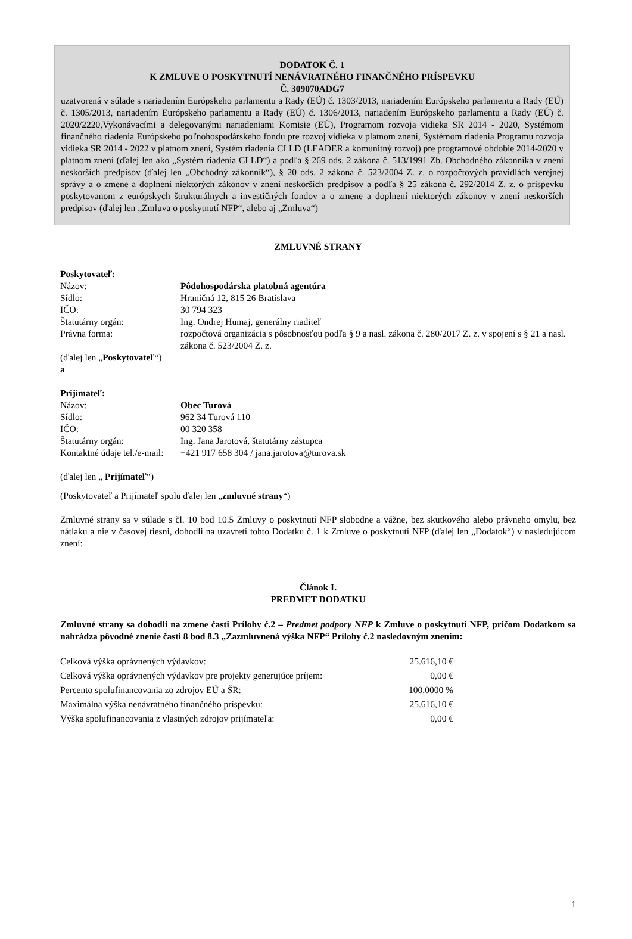DODATOK Č. 1
K ZMLUVE O POSKYTNUTÍ NENÁVRATNÉHO FINANČNÉHO PRÍSPEVKU
Č. 309070ADG7
uzatvorená v súlade s nariadením Európskeho parlamentu a Rady (EÚ) č. 1303/2013, nariadením Európskeho parlamentu a Rady (EÚ) č. 1305/2013, nariadením Európskeho parlamentu a Rady (EÚ) č. 1306/2013, nariadením Európskeho parlamentu a Rady (EÚ) č. 2020/2220,Vykonávacími a delegovanými nariadeniami Komisie (EÚ), Programom rozvoja vidieka SR 2014 - 2020, Systémom finančného riadenia Európskeho poľnohospodárskeho fondu pre rozvoj vidieka v platnom znení, Systémom riadenia Programu rozvoja vidieka SR 2014 - 2022 v platnom znení, Systém riadenia CLLD (LEADER a komunitný rozvoj) pre programové obdobie 2014-2020 v platnom znení (ďalej len ako „Systém riadenia CLLD“) a podľa § 269 ods. 2 zákona č. 513/1991 Zb. Obchodného zákonníka v znení neskorších predpisov (ďalej len „Obchodný zákonník“), § 20 ods. 2 zákona č. 523/2004 Z. z. o rozpočtových pravidlách verejnej správy a o zmene a doplnení niektorých zákonov v znení neskorších predpisov a podľa § 25 zákona č. 292/2014 Z. z. o príspevku poskytovanom z európskych štrukturálnych a investičných fondov a o zmene a doplnení niektorých zákonov v znení neskorších predpisov (ďalej len „Zmluva o poskytnutí NFP“, alebo aj „Zmluva“)
ZMLUVNÉ STRANY
Poskytovateľ:
| Názov: | Pôdohospodárska platobná agentúra |
| Sídlo: | Hraničná 12, 815 26 Bratislava |
| IČO: | 30 794 323 |
| Štatutárny orgán: | Ing. Ondrej Humaj, generálny riaditeľ |
| Právna forma: | rozpočtová organizácia s pôsobnosťou podľa § 9 a nasl. zákona č. 280/2017 Z. z. v spojení s § 21 a nasl. zákona č. 523/2004 Z. z. |
(ďalej len „Poskytovateľ“)
a
Prijímateľ:
| Názov: | Obec Turová |
| Sídlo: | 962 34 Turová 110 |
| IČO: | 00 320 358 |
| Štatutárny orgán: | Ing. Jana Jarotová, štatutárny zástupca |
| Kontaktné údaje tel./e-mail: | +421 917 658 304 / jana.jarotova@turova.sk |
(ďalej len „ Prijímateľ“)
(Poskytovateľ a Prijímateľ spolu ďalej len „zmluvné strany“)
Zmluvné strany sa v súlade s čl. 10 bod 10.5 Zmluvy o poskytnutí NFP slobodne a vážne, bez skutkového alebo právneho omylu, bez nátlaku a nie v časovej tiesni, dohodli na uzavretí tohto Dodatku č. 1 k Zmluve o poskytnutí NFP (ďalej len „Dodatok“) v nasledujúcom znení:
Článok I.
PREDMET DODATKU
Zmluvné strany sa dohodli na zmene časti Prílohy č.2 – Predmet podpory NFP k Zmluve o poskytnutí NFP, pričom Dodatkom sa nahrádza pôvodné znenie časti 8 bod 8.3 „Zazmluvnená výška NFP“ Prílohy č.2 nasledovným znením:
| Celková výška oprávnených výdavkov: | 25.616,10 € |
| Celková výška oprávnených výdavkov pre projekty generujúce príjem: | 0,00 € |
| Percento spolufinancovania zo zdrojov EÚ a ŠR: | 100,0000 % |
| Maximálna výška nenávratného finančného príspevku: | 25.616,10 € |
| Výška spolufinancovania z vlastných zdrojov prijímateľa: | 0,00 € |
1